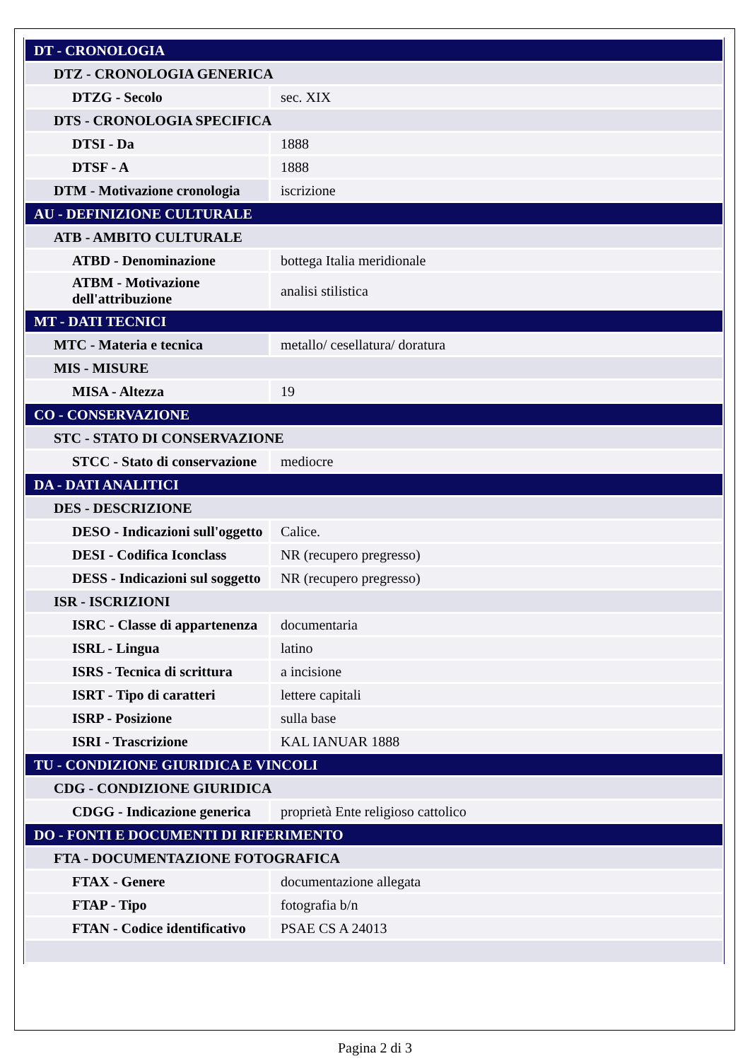| DT - CRONOLOGIA | |
| DTZ - CRONOLOGIA GENERICA | |
| DTZG - Secolo | sec. XIX |
| DTS - CRONOLOGIA SPECIFICA | |
| DTSI - Da | 1888 |
| DTSF - A | 1888 |
| DTM - Motivazione cronologia | iscrizione |
| AU - DEFINIZIONE CULTURALE | |
| ATB - AMBITO CULTURALE | |
| ATBD - Denominazione | bottega Italia meridionale |
| ATBM - Motivazione dell'attribuzione | analisi stilistica |
| MT - DATI TECNICI | |
| MTC - Materia e tecnica | metallo/ cesellatura/ doratura |
| MIS - MISURE | |
| MISA - Altezza | 19 |
| CO - CONSERVAZIONE | |
| STC - STATO DI CONSERVAZIONE | |
| STCC - Stato di conservazione | mediocre |
| DA - DATI ANALITICI | |
| DES - DESCRIZIONE | |
| DESO - Indicazioni sull'oggetto | Calice. |
| DESI - Codifica Iconclass | NR (recupero pregresso) |
| DESS - Indicazioni sul soggetto | NR (recupero pregresso) |
| ISR - ISCRIZIONI | |
| ISRC - Classe di appartenenza | documentaria |
| ISRL - Lingua | latino |
| ISRS - Tecnica di scrittura | a incisione |
| ISRT - Tipo di caratteri | lettere capitali |
| ISRP - Posizione | sulla base |
| ISRI - Trascrizione | KAL IANUAR 1888 |
| TU - CONDIZIONE GIURIDICA E VINCOLI | |
| CDG - CONDIZIONE GIURIDICA | |
| CDGG - Indicazione generica | proprietà Ente religioso cattolico |
| DO - FONTI E DOCUMENTI DI RIFERIMENTO | |
| FTA - DOCUMENTAZIONE FOTOGRAFICA | |
| FTAX - Genere | documentazione allegata |
| FTAP - Tipo | fotografia b/n |
| FTAN - Codice identificativo | PSAE CS A 24013 |
Pagina 2 di 3